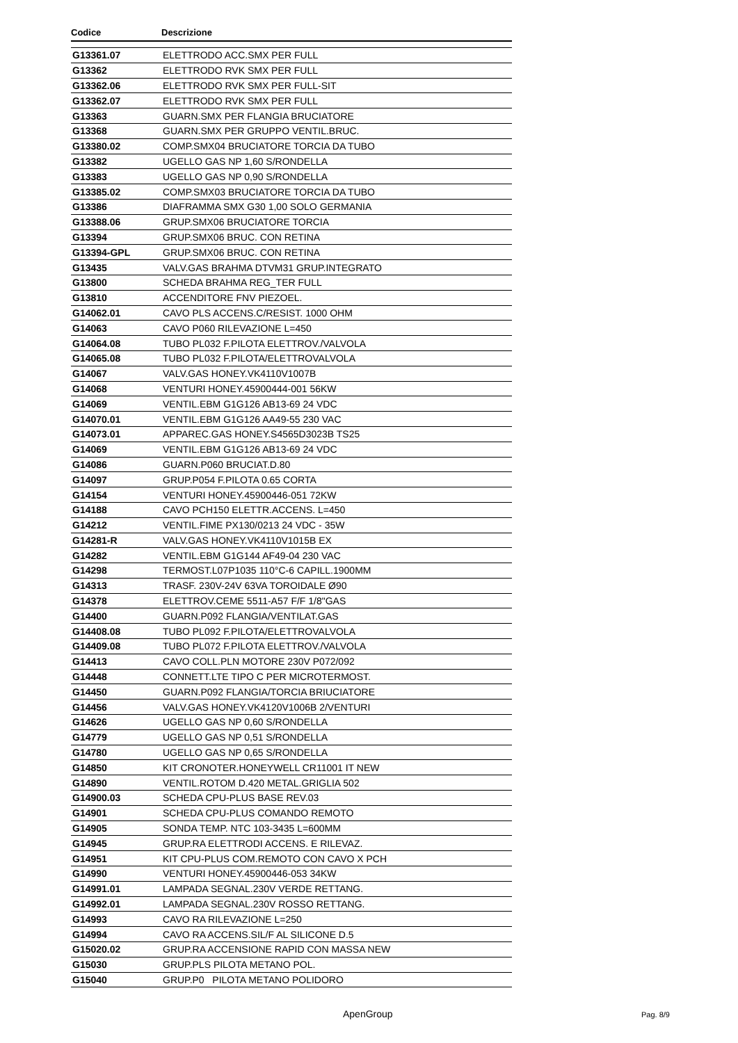| Codice | Descrizione |
| --- | --- |
| G13361.07 | ELETTRODO ACC.SMX PER FULL |
| G13362 | ELETTRODO RVK SMX PER FULL |
| G13362.06 | ELETTRODO RVK SMX PER FULL-SIT |
| G13362.07 | ELETTRODO RVK SMX PER FULL |
| G13363 | GUARN.SMX PER FLANGIA BRUCIATORE |
| G13368 | GUARN.SMX PER GRUPPO VENTIL.BRUC. |
| G13380.02 | COMP.SMX04 BRUCIATORE TORCIA DA TUBO |
| G13382 | UGELLO GAS NP 1,60 S/RONDELLA |
| G13383 | UGELLO GAS NP 0,90 S/RONDELLA |
| G13385.02 | COMP.SMX03 BRUCIATORE TORCIA DA TUBO |
| G13386 | DIAFRAMMA SMX G30 1,00 SOLO GERMANIA |
| G13388.06 | GRUP.SMX06 BRUCIATORE TORCIA |
| G13394 | GRUP.SMX06 BRUC. CON RETINA |
| G13394-GPL | GRUP.SMX06 BRUC. CON RETINA |
| G13435 | VALV.GAS BRAHMA DTVM31 GRUP.INTEGRATO |
| G13800 | SCHEDA BRAHMA REG_TER FULL |
| G13810 | ACCENDITORE FNV PIEZOEL. |
| G14062.01 | CAVO PLS ACCENS.C/RESIST. 1000 OHM |
| G14063 | CAVO P060 RILEVAZIONE L=450 |
| G14064.08 | TUBO PL032 F.PILOTA ELETTROV./VALVOLA |
| G14065.08 | TUBO PL032 F.PILOTA/ELETTROVALVOLA |
| G14067 | VALV.GAS HONEY.VK4110V1007B |
| G14068 | VENTURI HONEY.45900444-001 56KW |
| G14069 | VENTIL.EBM G1G126 AB13-69 24 VDC |
| G14070.01 | VENTIL.EBM G1G126 AA49-55 230 VAC |
| G14073.01 | APPAREC.GAS HONEY.S4565D3023B TS25 |
| G14069 | VENTIL.EBM G1G126 AB13-69 24 VDC |
| G14086 | GUARN.P060 BRUCIAT.D.80 |
| G14097 | GRUP.P054 F.PILOTA 0.65 CORTA |
| G14154 | VENTURI HONEY.45900446-051 72KW |
| G14188 | CAVO PCH150 ELETTR.ACCENS. L=450 |
| G14212 | VENTIL.FIME PX130/0213 24 VDC - 35W |
| G14281-R | VALV.GAS HONEY.VK4110V1015B EX |
| G14282 | VENTIL.EBM G1G144 AF49-04 230 VAC |
| G14298 | TERMOST.L07P1035 110°C-6 CAPILL.1900MM |
| G14313 | TRASF. 230V-24V 63VA TOROIDALE Ø90 |
| G14378 | ELETTROV.CEME 5511-A57 F/F 1/8"GAS |
| G14400 | GUARN.P092 FLANGIA/VENTILAT.GAS |
| G14408.08 | TUBO PL092 F.PILOTA/ELETTROVALVOLA |
| G14409.08 | TUBO PL072 F.PILOTA ELETTROV./VALVOLA |
| G14413 | CAVO COLL.PLN MOTORE 230V P072/092 |
| G14448 | CONNETT.LTE TIPO C PER MICROTERMOST. |
| G14450 | GUARN.P092 FLANGIA/TORCIA BRIUCIATORE |
| G14456 | VALV.GAS HONEY.VK4120V1006B 2/VENTURI |
| G14626 | UGELLO GAS NP 0,60 S/RONDELLA |
| G14779 | UGELLO GAS NP 0,51 S/RONDELLA |
| G14780 | UGELLO GAS NP 0,65 S/RONDELLA |
| G14850 | KIT CRONOTER.HONEYWELL CR11001 IT NEW |
| G14890 | VENTIL.ROTOM D.420 METAL.GRIGLIA 502 |
| G14900.03 | SCHEDA CPU-PLUS BASE REV.03 |
| G14901 | SCHEDA CPU-PLUS COMANDO REMOTO |
| G14905 | SONDA TEMP. NTC 103-3435 L=600MM |
| G14945 | GRUP.RA ELETTRODI ACCENS. E RILEVAZ. |
| G14951 | KIT CPU-PLUS COM.REMOTO CON CAVO X PCH |
| G14990 | VENTURI HONEY.45900446-053 34KW |
| G14991.01 | LAMPADA SEGNAL.230V VERDE RETTANG. |
| G14992.01 | LAMPADA SEGNAL.230V ROSSO RETTANG. |
| G14993 | CAVO RA RILEVAZIONE L=250 |
| G14994 | CAVO RA ACCENS.SIL/F AL SILICONE D.5 |
| G15020.02 | GRUP.RA ACCENSIONE RAPID CON MASSA NEW |
| G15030 | GRUP.PLS PILOTA METANO POL. |
| G15040 | GRUP.P0 PILOTA METANO POLIDORO |
ApenGroup Pag. 8/9